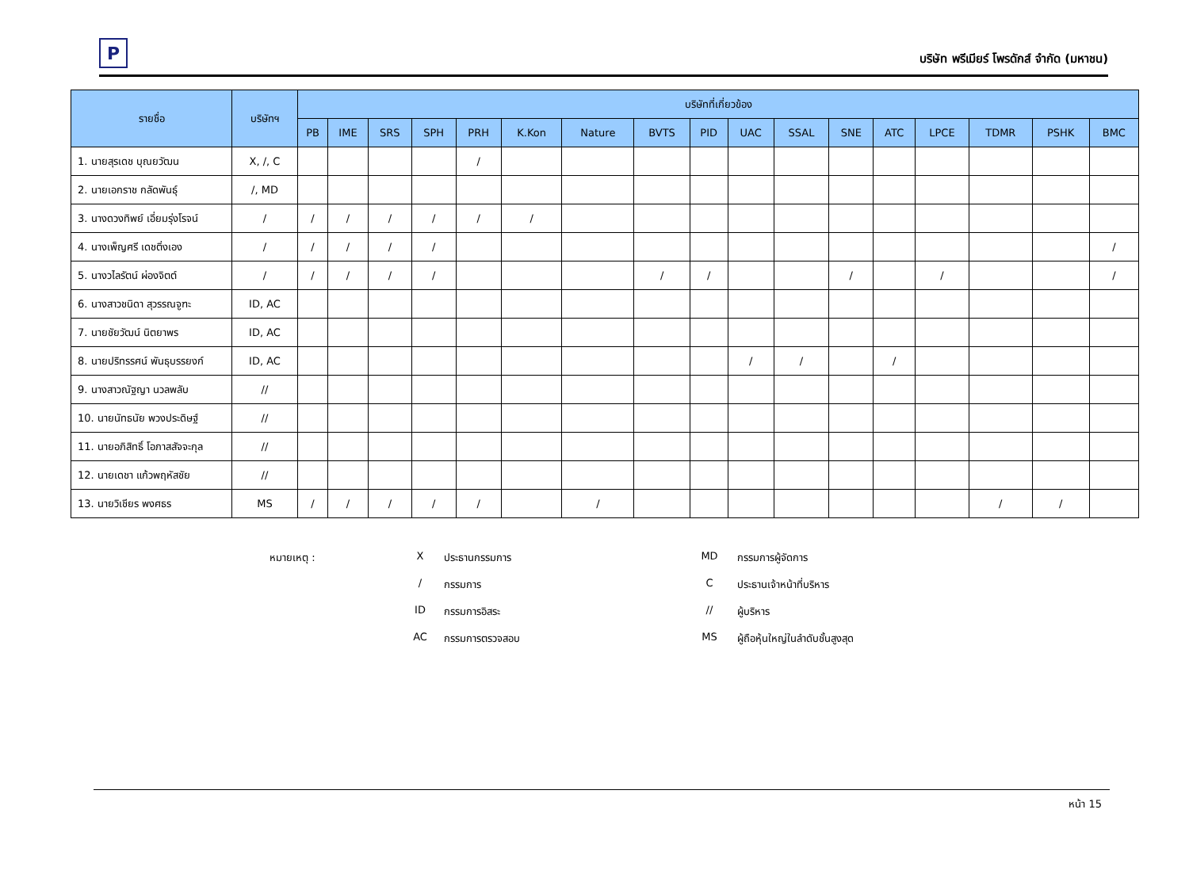P
บริษัท พรีเมียร์ โพรดักส์ จำกัด (มหาชน)
| รายชื่อ | บริษัทฯ | บริษัทที่เกี่ยวข้อง | | | | | | | | | | | | | | | | |
| --- | --- | --- | --- | --- | --- | --- | --- | --- | --- | --- | --- | --- | --- | --- | --- | --- | --- | --- |
| | | PB | IME | SRS | SPH | PRH | K.Kon | Nature | BVTS | PID | UAC | SSAL | SNE | ATC | LPCE | TDMR | PSHK | BMC |
| 1. นายสุรเดช บุณยวัฒน | X, /, C | | | | | / | | | | | | | | | | | | |
| 2. นายเอกราช กลัดพันธุ์ | /, MD | | | | | | | | | | | | | | | | | |
| 3. นางดวงทิพย์ เอี่ยมรุ่งโรจน์ | / | / | / | / | / | / | / | | | | | | | | | | | |
| 4. นางเพ็ญศรี เดชติ่งเอง | / | / | / | / | / | | | | | | | | | | | | | / |
| 5. นางวไลรัตน์ ผ่องจิตต์ | / | / | / | / | / | | | | / | / | | | / | | / | | | / |
| 6. นางสาวชนิดา สุวรรณจูฑะ | ID, AC | | | | | | | | | | | | | | | | | |
| 7. นายชัยวัฒน์ นิตยาพร | ID, AC | | | | | | | | | | | | | | | | | |
| 8. นายปริทรรศน์ พันธุบรรยงก์ | ID, AC | | | | | | | | | | / | / | | / | | | | |
| 9. นางสาวณัฐญา นวลพลับ | // | | | | | | | | | | | | | | | | | |
| 10. นายนัทธนัย พวงประดิษฐ์ | // | | | | | | | | | | | | | | | | | |
| 11. นายอภิสิทธิ์ โอภาสสัจจะกุล | // | | | | | | | | | | | | | | | | | |
| 12. นายเดชา แก้วพฤหัสชัย | // | | | | | | | | | | | | | | | | | |
| 13. นายวิเชียร พงศธร | MS | / | / | / | / | / | | / | | | | | | | | / | / | |
หมายเหตุ :
X
ประธานกรรมการ
MD
กรรมการผู้จัดการ
/
กรรมการ
C
ประธานเจ้าหน้าที่บริหาร
ID
กรรมการอิสระ
//
ผู้บริหาร
AC
กรรมการตรวจสอบ
MS
ผู้ถือหุ้นใหญ่ในลำดับชั้นสูงสุด
หน้า 15